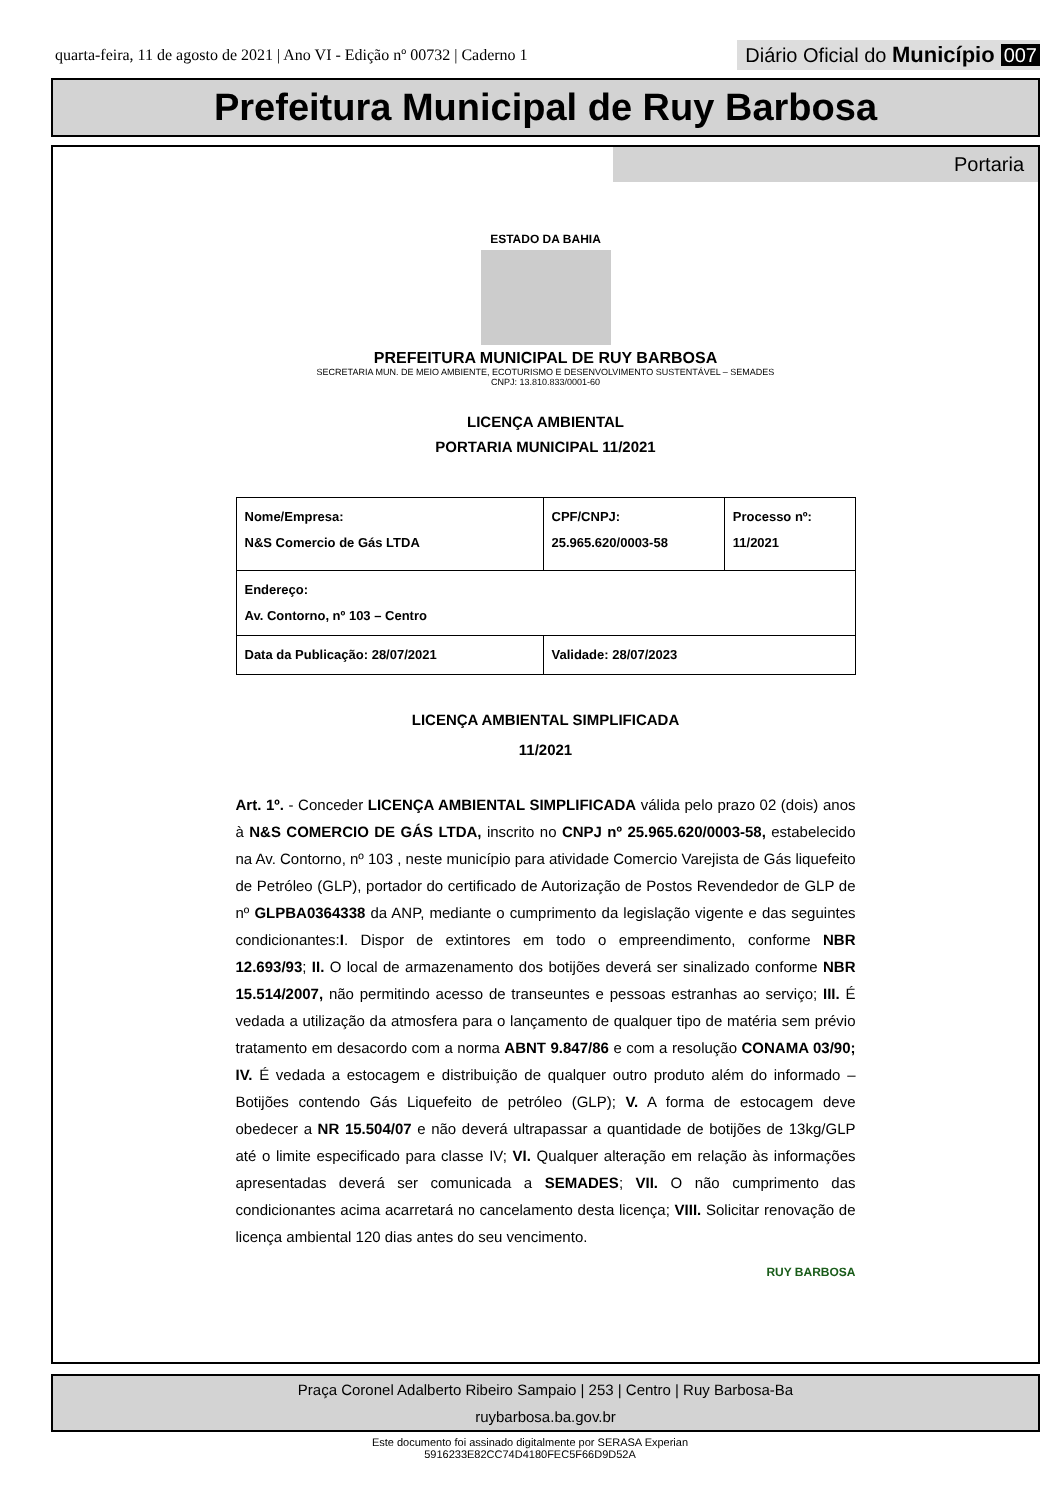quarta-feira, 11 de agosto de 2021 | Ano VI - Edição nº 00732 | Caderno 1
Diário Oficial do Município 007
Prefeitura Municipal de Ruy Barbosa
Portaria
ESTADO DA BAHIA
PREFEITURA MUNICIPAL DE RUY BARBOSA
SECRETARIA MUN. DE MEIO AMBIENTE, ECOTURISMO E DESENVOLVIMENTO SUSTENTÁVEL – SEMADES
CNPJ: 13.810.833/0001-60
LICENÇA AMBIENTAL
PORTARIA MUNICIPAL 11/2021
| Nome/Empresa: N&S Comercio de Gás LTDA | CPF/CNPJ: 25.965.620/0003-58 | Processo nº: 11/2021 |
| Endereço: Av. Contorno, nº 103 – Centro | | |
| Data da Publicação: 28/07/2021 | Validade: 28/07/2023 | |
LICENÇA AMBIENTAL SIMPLIFICADA
11/2021
Art. 1º. - Conceder LICENÇA AMBIENTAL SIMPLIFICADA válida pelo prazo 02 (dois) anos à N&S COMERCIO DE GÁS LTDA, inscrito no CNPJ nº 25.965.620/0003-58, estabelecido na Av. Contorno, nº 103 , neste município para atividade Comercio Varejista de Gás liquefeito de Petróleo (GLP), portador do certificado de Autorização de Postos Revendedor de GLP de nº GLPBA0364338 da ANP, mediante o cumprimento da legislação vigente e das seguintes condicionantes:I. Dispor de extintores em todo o empreendimento, conforme NBR 12.693/93; II. O local de armazenamento dos botijões deverá ser sinalizado conforme NBR 15.514/2007, não permitindo acesso de transeuntes e pessoas estranhas ao serviço; III. É vedada a utilização da atmosfera para o lançamento de qualquer tipo de matéria sem prévio tratamento em desacordo com a norma ABNT 9.847/86 e com a resolução CONAMA 03/90; IV. É vedada a estocagem e distribuição de qualquer outro produto além do informado – Botijões contendo Gás Liquefeito de petróleo (GLP); V. A forma de estocagem deve obedecer a NR 15.504/07 e não deverá ultrapassar a quantidade de botijões de 13kg/GLP até o limite especificado para classe IV; VI. Qualquer alteração em relação às informações apresentadas deverá ser comunicada a SEMADES; VII. O não cumprimento das condicionantes acima acarretará no cancelamento desta licença; VIII. Solicitar renovação de licença ambiental 120 dias antes do seu vencimento.
RUY BARBOSA
Praça Coronel Adalberto Ribeiro Sampaio | 253 | Centro | Ruy Barbosa-Ba
ruybarbosa.ba.gov.br
Este documento foi assinado digitalmente por SERASA Experian
5916233E82CC74D4180FEC5F66D9D52A